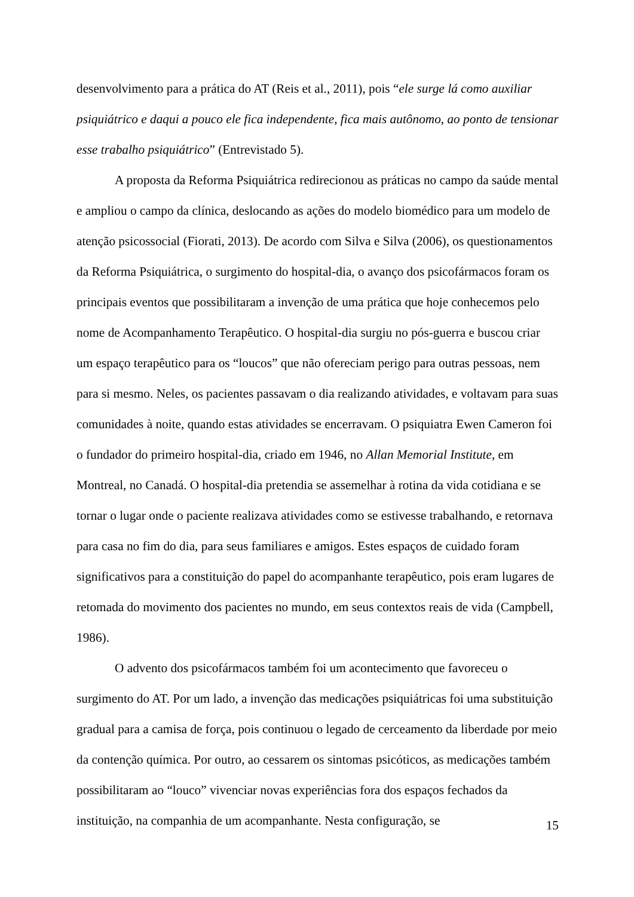desenvolvimento para a prática do AT (Reis et al., 2011), pois “ele surge lá como auxiliar psiquiátrico e daqui a pouco ele fica independente, fica mais autônomo, ao ponto de tensionar esse trabalho psiquiátrico” (Entrevistado 5).
A proposta da Reforma Psiquiátrica redirecionou as práticas no campo da saúde mental e ampliou o campo da clínica, deslocando as ações do modelo biomédico para um modelo de atenção psicossocial (Fiorati, 2013). De acordo com Silva e Silva (2006), os questionamentos da Reforma Psiquiátrica, o surgimento do hospital-dia, o avanço dos psicofármacos foram os principais eventos que possibilitaram a invenção de uma prática que hoje conhecemos pelo nome de Acompanhamento Terapêutico. O hospital-dia surgiu no pós-guerra e buscou criar um espaço terapêutico para os “loucos” que não ofereciam perigo para outras pessoas, nem para si mesmo. Neles, os pacientes passavam o dia realizando atividades, e voltavam para suas comunidades à noite, quando estas atividades se encerravam. O psiquiatra Ewen Cameron foi o fundador do primeiro hospital-dia, criado em 1946, no Allan Memorial Institute, em Montreal, no Canadá. O hospital-dia pretendia se assemelhar à rotina da vida cotidiana e se tornar o lugar onde o paciente realizava atividades como se estivesse trabalhando, e retornava para casa no fim do dia, para seus familiares e amigos. Estes espaços de cuidado foram significativos para a constituição do papel do acompanhante terapêutico, pois eram lugares de retomada do movimento dos pacientes no mundo, em seus contextos reais de vida (Campbell, 1986).
O advento dos psicofármacos também foi um acontecimento que favoreceu o surgimento do AT. Por um lado, a invenção das medicações psiquiátricas foi uma substituição gradual para a camisa de força, pois continuou o legado de cerceamento da liberdade por meio da contenção química. Por outro, ao cessarem os sintomas psicóticos, as medicações também possibilitaram ao “louco” vivenciar novas experiências fora dos espaços fechados da instituição, na companhia de um acompanhante. Nesta configuração, se
15